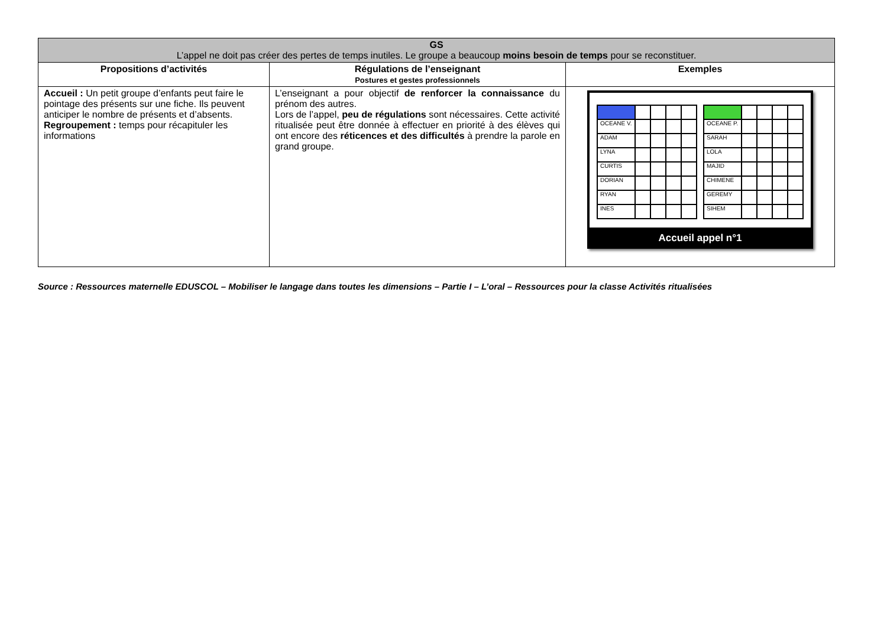| GS L’appel ne doit pas créer des pertes de temps inutiles. Le groupe a beaucoup moins besoin de temps pour se reconstituer. | | |
| --- | --- | --- |
| Propositions d’activités | Régulations de l’enseignant Postures et gestes professionnels | Exemples |
| Accueil : Un petit groupe d’enfants peut faire le pointage des présents sur une fiche. Ils peuvent anticiper le nombre de présents et d’absents. Regroupement : temps pour récapituler les informations | L’enseignant a pour objectif de renforcer la connaissance du prénom des autres. Lors de l’appel, peu de régulations sont nécessaires. Cette activité ritualisée peut être donnée à effectuer en priorité à des élèves qui ont encore des réticences et des difficultés à prendre la parole en grand groupe. | / OCEANE V. / / / / / / ADAM / / / / / / LYNA / / / / / / CURTIS / / / / / / DORIAN / / / / / / RYAN / / / / / / INES / / / / / / OCEANE P. / / / / / / SARAH / / / / / / LOLA / / / / / / MAJID / / / / / / CHIMENE / / / / / / GEREMY / / / / / / SIHEM / / / / / Accueil appel n°1 |
Source : Ressources maternelle EDUSCOL – Mobiliser le langage dans toutes les dimensions – Partie I – L’oral – Ressources pour la classe Activités ritualisées